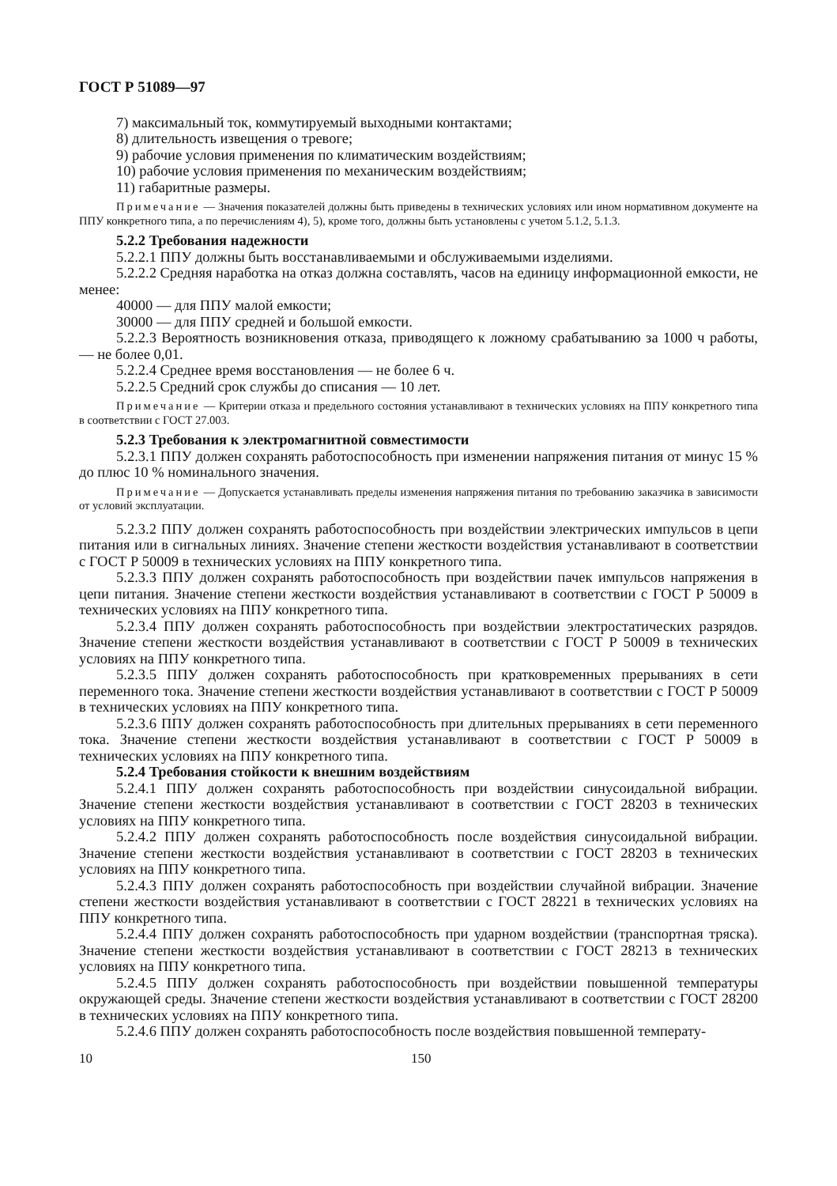ГОСТ Р 51089—97
7) максимальный ток, коммутируемый выходными контактами;
8) длительность извещения о тревоге;
9) рабочие условия применения по климатическим воздействиям;
10) рабочие условия применения по механическим воздействиям;
11) габаритные размеры.
Примечание — Значения показателей должны быть приведены в технических условиях или ином нормативном документе на ППУ конкретного типа, а по перечислениям 4), 5), кроме того, должны быть установлены с учетом 5.1.2, 5.1.3.
5.2.2 Требования надежности
5.2.2.1 ППУ должны быть восстанавливаемыми и обслуживаемыми изделиями.
5.2.2.2 Средняя наработка на отказ должна составлять, часов на единицу информационной емкости, не менее:
40000 — для ППУ малой емкости;
30000 — для ППУ средней и большой емкости.
5.2.2.3 Вероятность возникновения отказа, приводящего к ложному срабатыванию за 1000 ч работы, — не более 0,01.
5.2.2.4 Среднее время восстановления — не более 6 ч.
5.2.2.5 Средний срок службы до списания — 10 лет.
Примечание — Критерии отказа и предельного состояния устанавливают в технических условиях на ППУ конкретного типа в соответствии с ГОСТ 27.003.
5.2.3 Требования к электромагнитной совместимости
5.2.3.1 ППУ должен сохранять работоспособность при изменении напряжения питания от минус 15 % до плюс 10 % номинального значения.
Примечание — Допускается устанавливать пределы изменения напряжения питания по требованию заказчика в зависимости от условий эксплуатации.
5.2.3.2 ППУ должен сохранять работоспособность при воздействии электрических импульсов в цепи питания или в сигнальных линиях. Значение степени жесткости воздействия устанавливают в соответствии с ГОСТ Р 50009 в технических условиях на ППУ конкретного типа.
5.2.3.3 ППУ должен сохранять работоспособность при воздействии пачек импульсов напряжения в цепи питания. Значение степени жесткости воздействия устанавливают в соответствии с ГОСТ Р 50009 в технических условиях на ППУ конкретного типа.
5.2.3.4 ППУ должен сохранять работоспособность при воздействии электростатических разрядов. Значение степени жесткости воздействия устанавливают в соответствии с ГОСТ Р 50009 в технических условиях на ППУ конкретного типа.
5.2.3.5 ППУ должен сохранять работоспособность при кратковременных прерываниях в сети переменного тока. Значение степени жесткости воздействия устанавливают в соответствии с ГОСТ Р 50009 в технических условиях на ППУ конкретного типа.
5.2.3.6 ППУ должен сохранять работоспособность при длительных прерываниях в сети переменного тока. Значение степени жесткости воздействия устанавливают в соответствии с ГОСТ Р 50009 в технических условиях на ППУ конкретного типа.
5.2.4 Требования стойкости к внешним воздействиям
5.2.4.1 ППУ должен сохранять работоспособность при воздействии синусоидальной вибрации. Значение степени жесткости воздействия устанавливают в соответствии с ГОСТ 28203 в технических условиях на ППУ конкретного типа.
5.2.4.2 ППУ должен сохранять работоспособность после воздействия синусоидальной вибрации. Значение степени жесткости воздействия устанавливают в соответствии с ГОСТ 28203 в технических условиях на ППУ конкретного типа.
5.2.4.3 ППУ должен сохранять работоспособность при воздействии случайной вибрации. Значение степени жесткости воздействия устанавливают в соответствии с ГОСТ 28221 в технических условиях на ППУ конкретного типа.
5.2.4.4 ППУ должен сохранять работоспособность при ударном воздействии (транспортная тряска). Значение степени жесткости воздействия устанавливают в соответствии с ГОСТ 28213 в технических условиях на ППУ конкретного типа.
5.2.4.5 ППУ должен сохранять работоспособность при воздействии повышенной температуры окружающей среды. Значение степени жесткости воздействия устанавливают в соответствии с ГОСТ 28200 в технических условиях на ППУ конкретного типа.
5.2.4.6 ППУ должен сохранять работоспособность после воздействия повышенной температу-
10 150